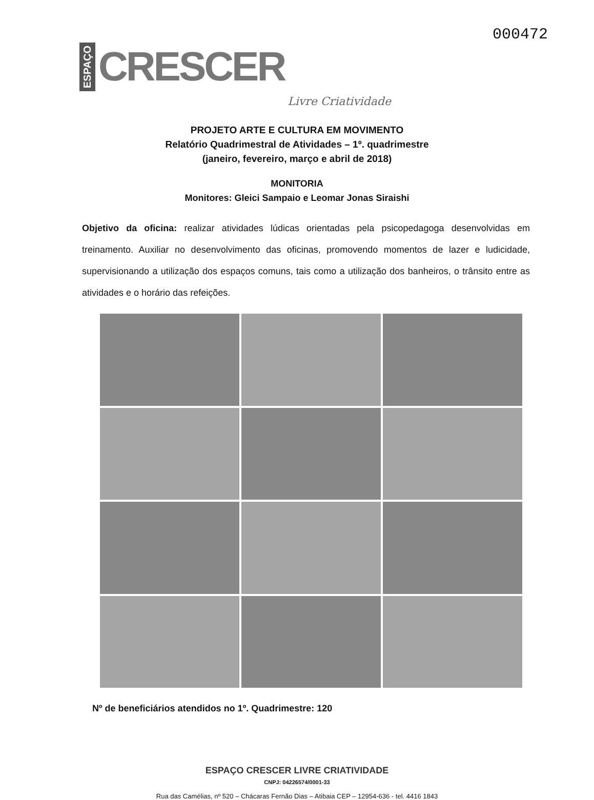ESPAÇO CRESCER Livre Criatividade
000472
PROJETO ARTE E CULTURA EM MOVIMENTO
Relatório Quadrimestral de Atividades – 1º. quadrimestre
(janeiro, fevereiro, março e abril de 2018)
MONITORIA
Monitores: Gleici Sampaio e Leomar Jonas Siraishi
Objetivo da oficina: realizar atividades lúdicas orientadas pela psicopedagoga desenvolvidas em treinamento. Auxiliar no desenvolvimento das oficinas, promovendo momentos de lazer e ludicidade, supervisionando a utilização dos espaços comuns, tais como a utilização dos banheiros, o trânsito entre as atividades e o horário das refeições.
Nº de beneficiários atendidos no 1º. Quadrimestre: 120
ESPAÇO CRESCER LIVRE CRIATIVIDADE
CNPJ: 04226574/0001-33
Rua das Camélias, nº 520 – Chácaras Fernão Dias – Atibaia CEP – 12954-636 - tel. 4416 1843